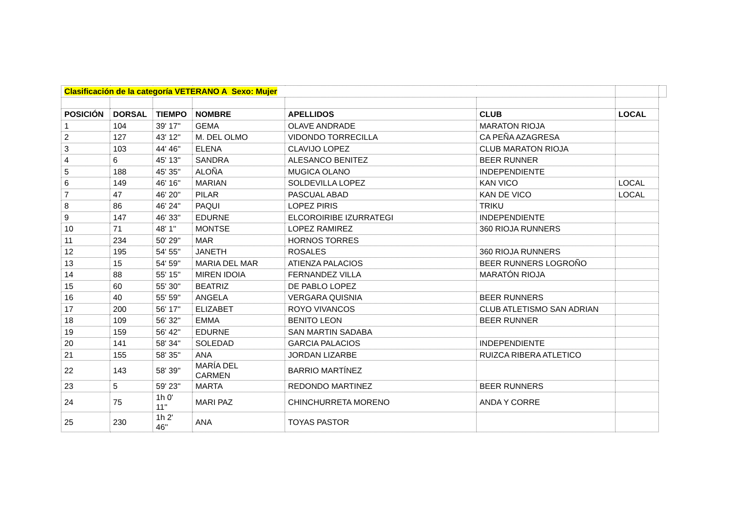| Clasificación de la categoría VETERANO A Sexo: Mujer | | | | | | | |
| POSICIÓN | DORSAL | TIEMPO | NOMBRE | APELLIDOS | CLUB | LOCAL | |
| 1 | 104 | 39' 17'' | GEMA | OLAVE ANDRADE | MARATON RIOJA | | |
| 2 | 127 | 43' 12'' | M. DEL OLMO | VIDONDO TORRECILLA | CA PEÑA AZAGRESA | | |
| 3 | 103 | 44' 46'' | ELENA | CLAVIJO LOPEZ | CLUB MARATON RIOJA | | |
| 4 | 6 | 45' 13'' | SANDRA | ALESANCO BENITEZ | BEER RUNNER | | |
| 5 | 188 | 45' 35'' | ALOÑA | MUGICA OLANO | INDEPENDIENTE | | |
| 6 | 149 | 46' 16'' | MARIAN | SOLDEVILLA LOPEZ | KAN VICO | LOCAL | |
| 7 | 47 | 46' 20'' | PILAR | PASCUAL ABAD | KAN DE VICO | LOCAL | |
| 8 | 86 | 46' 24'' | PAQUI | LOPEZ PIRIS | TRIKU | | |
| 9 | 147 | 46' 33'' | EDURNE | ELCOROIRIBE IZURRATEGI | INDEPENDIENTE | | |
| 10 | 71 | 48' 1'' | MONTSE | LOPEZ RAMIREZ | 360 RIOJA RUNNERS | | |
| 11 | 234 | 50' 29'' | MAR | HORNOS TORRES | | | |
| 12 | 195 | 54' 55'' | JANETH | ROSALES | 360 RIOJA RUNNERS | | |
| 13 | 15 | 54' 59'' | MARIA DEL MAR | ATIENZA PALACIOS | BEER RUNNERS LOGROÑO | | |
| 14 | 88 | 55' 15'' | MIREN IDOIA | FERNANDEZ VILLA | MARATÓN RIOJA | | |
| 15 | 60 | 55' 30'' | BEATRIZ | DE PABLO LOPEZ | | | |
| 16 | 40 | 55' 59'' | ANGELA | VERGARA QUISNIA | BEER RUNNERS | | |
| 17 | 200 | 56' 17'' | ELIZABET | ROYO VIVANCOS | CLUB ATLETISMO SAN ADRIAN | | |
| 18 | 109 | 56' 32'' | EMMA | BENITO LEON | BEER RUNNER | | |
| 19 | 159 | 56' 42'' | EDURNE | SAN MARTIN SADABA | | | |
| 20 | 141 | 58' 34'' | SOLEDAD | GARCIA PALACIOS | INDEPENDIENTE | | |
| 21 | 155 | 58' 35'' | ANA | JORDAN LIZARBE | RUIZCA RIBERA ATLETICO | | |
| 22 | 143 | 58' 39'' | MARÍA DEL CARMEN | BARRIO MARTÍNEZ | | | |
| 23 | 5 | 59' 23'' | MARTA | REDONDO MARTINEZ | BEER RUNNERS | | |
| 24 | 75 | 1h 0' 11'' | MARI PAZ | CHINCHURRETA MORENO | ANDA Y CORRE | | |
| 25 | 230 | 1h 2' 46'' | ANA | TOYAS PASTOR | | | |